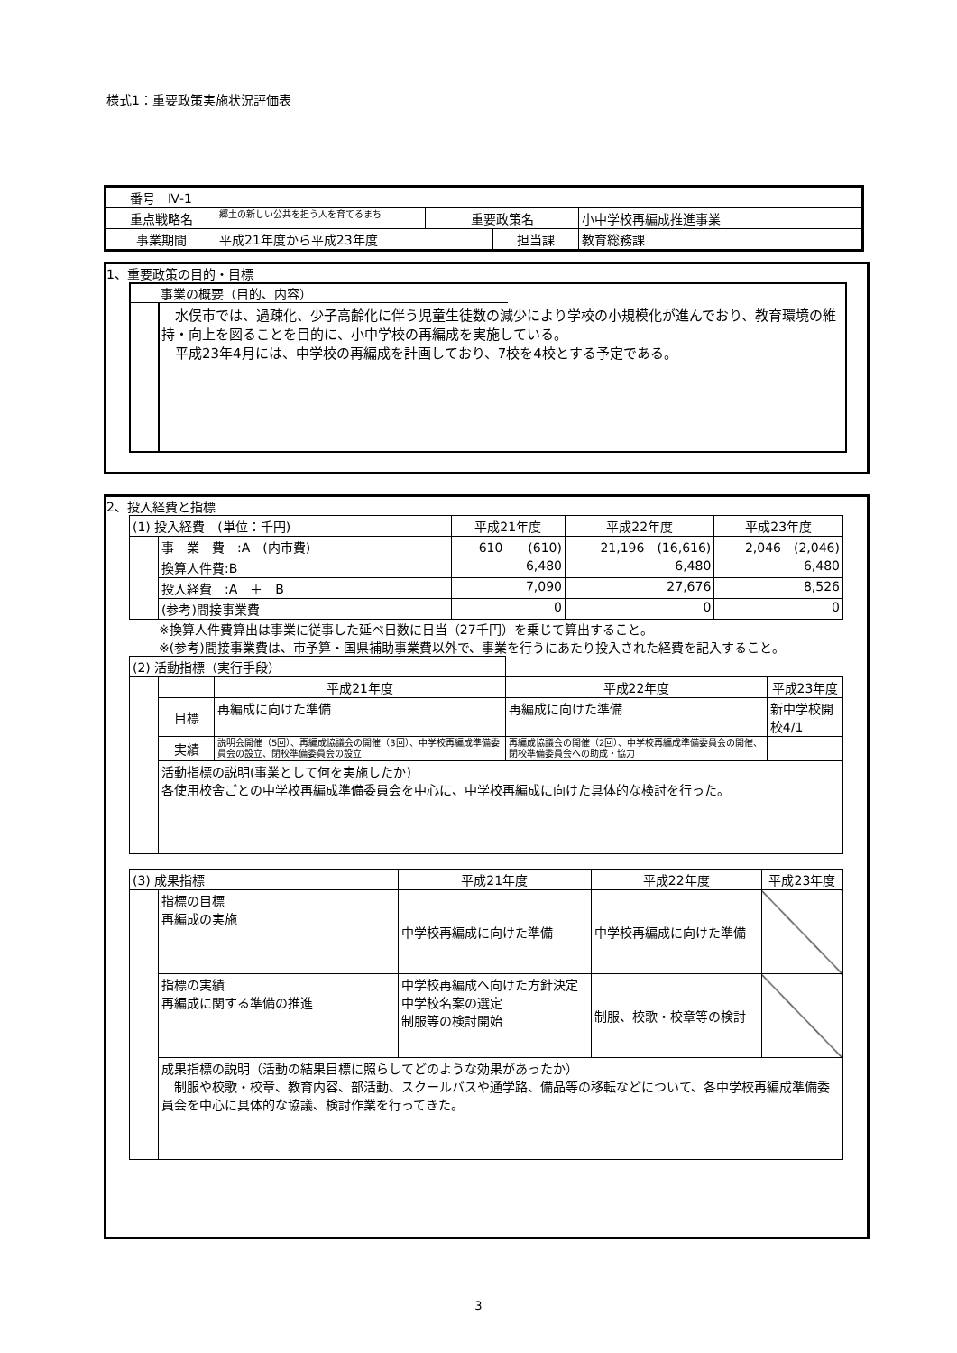様式1：重要政策実施状況評価表
| 番号 Ⅳ-1 | | | | | |
| 重点戦略名 | 郷土の新しい公共を担う人を育てるまち | 重要政策名 | | 小中学校再編成推進事業 | |
| 事業期間 | 平成21年度から平成23年度 | | 担当課 | | 教育総務課 |
1、重要政策の目的・目標
事業の概要（目的、内容）
　水俣市では、過疎化、少子高齢化に伴う児童生徒数の減少により学校の小規模化が進んでおり、教育環境の維持・向上を図ることを目的に、小中学校の再編成を実施している。
　平成23年4月には、中学校の再編成を計画しており、7校を4校とする予定である。
2、投入経費と指標
| (1) 投入経費 (単位：千円) | | 平成21年度 | 平成22年度 | 平成23年度 |
| | 事 業 費 :A (内市費) | 610 (610) | 21,196 (16,616) | 2,046 (2,046) |
| | 換算人件費:B | 6,480 | 6,480 | 6,480 |
| | 投入経費 :A ＋ B | 7,090 | 27,676 | 8,526 |
| | (参考)間接事業費 | 0 | 0 | 0 |
※換算人件費算出は事業に従事した延べ日数に日当（27千円）を乗じて算出すること。
※(参考)間接事業費は、市予算・国県補助事業費以外で、事業を行うにあたり投入された経費を記入すること。
| (2) 活動指標（実行手段） | | | | |
| | | 平成21年度 | 平成22年度 | 平成23年度 |
| | 目標 | 再編成に向けた準備 | 再編成に向けた準備 | 新中学校開校4/1 |
| | 実績 | 説明会開催（5回）、再編成協議会の開催（3回）、中学校再編成準備委員会の設立、閉校準備委員会の設立 | 再編成協議会の開催（2回）、中学校再編成準備委員会の開催、閉校準備委員会への助成・協力 | |
| | 活動指標の説明(事業として何を実施したか) 各使用校舎ごとの中学校再編成準備委員会を中心に、中学校再編成に向けた具体的な検討を行った。 | | | |
| (3) 成果指標 | | 平成21年度 | 平成22年度 | 平成23年度 |
| | 指標の目標 再編成の実施 | 中学校再編成に向けた準備 | 中学校再編成に向けた準備 | |
| | 指標の実績 再編成に関する準備の推進 | 中学校再編成へ向けた方針決定 中学校名案の選定 制服等の検討開始 | 制服、校歌・校章等の検討 | |
| | 成果指標の説明（活動の結果目標に照らしてどのような効果があったか） 制服や校歌・校章、教育内容、部活動、スクールバスや通学路、備品等の移転などについて、各中学校再編成準備委員会を中心に具体的な協議、検討作業を行ってきた。 | | | |
3